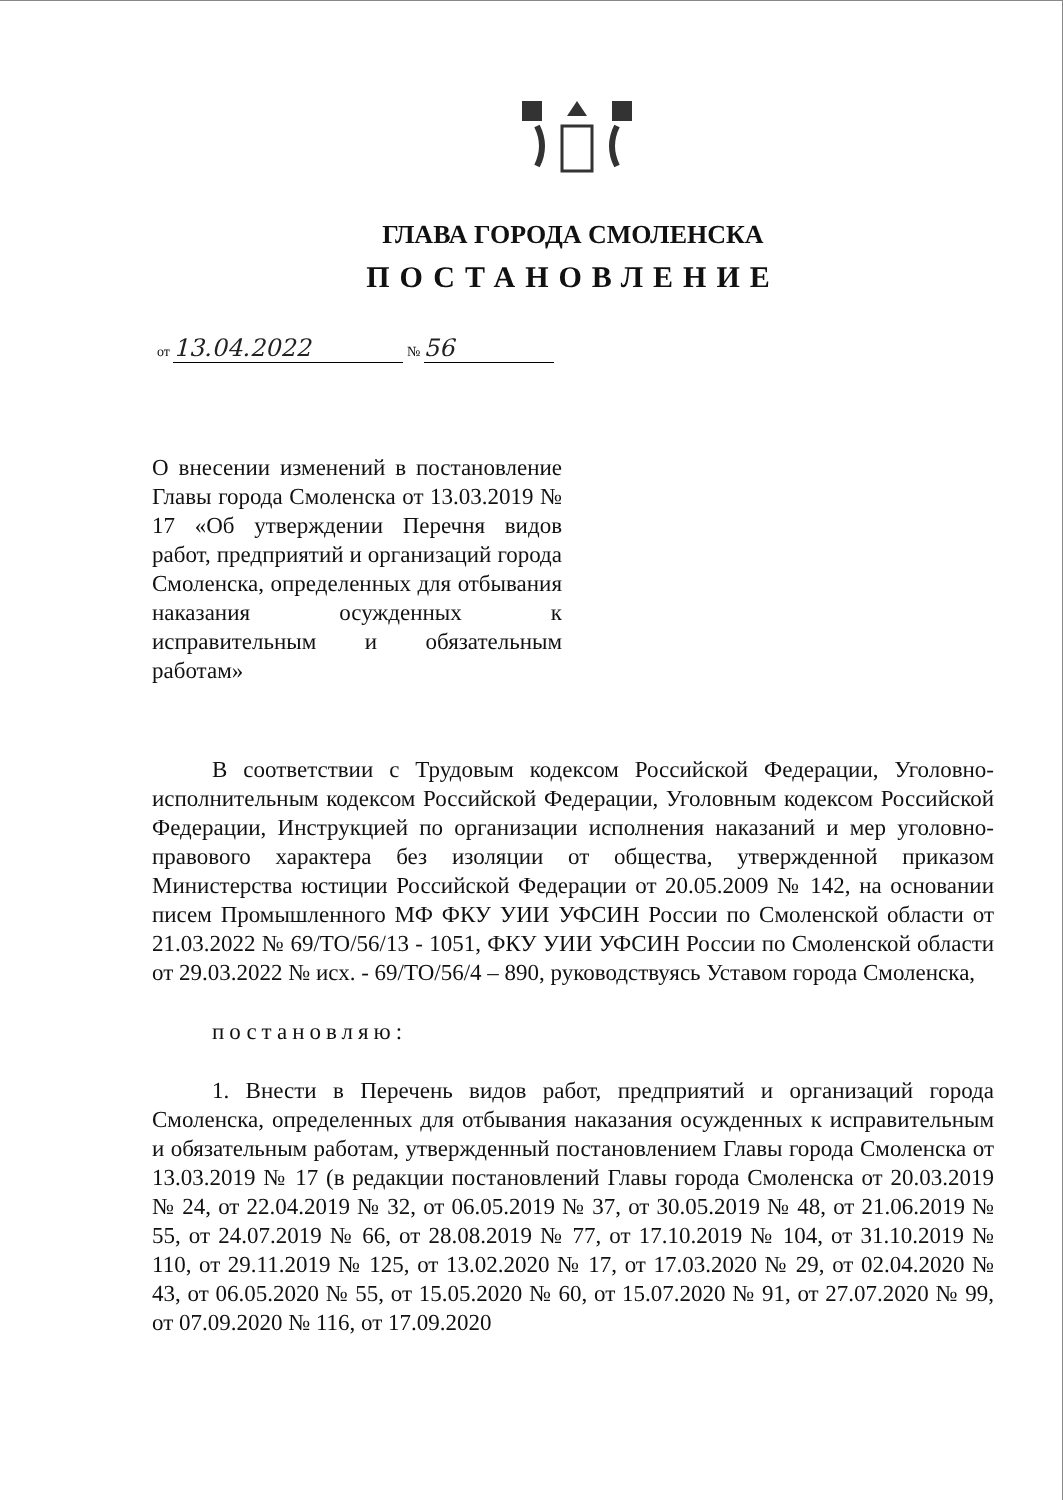ГЛАВА ГОРОДА СМОЛЕНСКА
ПОСТАНОВЛЕНИЕ
от 13.04.2022 № 56
О внесении изменений в постановление Главы города Смоленска от 13.03.2019 № 17 «Об утверждении Перечня видов работ, предприятий и организаций города Смоленска, определенных для отбывания наказания осужденных к исправительным и обязательным работам»
В соответствии с Трудовым кодексом Российской Федерации, Уголовно-исполнительным кодексом Российской Федерации, Уголовным кодексом Российской Федерации, Инструкцией по организации исполнения наказаний и мер уголовно-правового характера без изоляции от общества, утвержденной приказом Министерства юстиции Российской Федерации от 20.05.2009 № 142, на основании писем Промышленного МФ ФКУ УИИ УФСИН России по Смоленской области от 21.03.2022 № 69/ТО/56/13 - 1051, ФКУ УИИ УФСИН России по Смоленской области от 29.03.2022 № исх. - 69/ТО/56/4 – 890, руководствуясь Уставом города Смоленска,
постановляю:
1. Внести в Перечень видов работ, предприятий и организаций города Смоленска, определенных для отбывания наказания осужденных к исправительным и обязательным работам, утвержденный постановлением Главы города Смоленска от 13.03.2019 № 17 (в редакции постановлений Главы города Смоленска от 20.03.2019 № 24, от 22.04.2019 № 32, от 06.05.2019 № 37, от 30.05.2019 № 48, от 21.06.2019 № 55, от 24.07.2019 № 66, от 28.08.2019 № 77, от 17.10.2019 № 104, от 31.10.2019 № 110, от 29.11.2019 № 125, от 13.02.2020 № 17, от 17.03.2020 № 29, от 02.04.2020 № 43, от 06.05.2020 № 55, от 15.05.2020 № 60, от 15.07.2020 № 91, от 27.07.2020 № 99, от 07.09.2020 № 116, от 17.09.2020